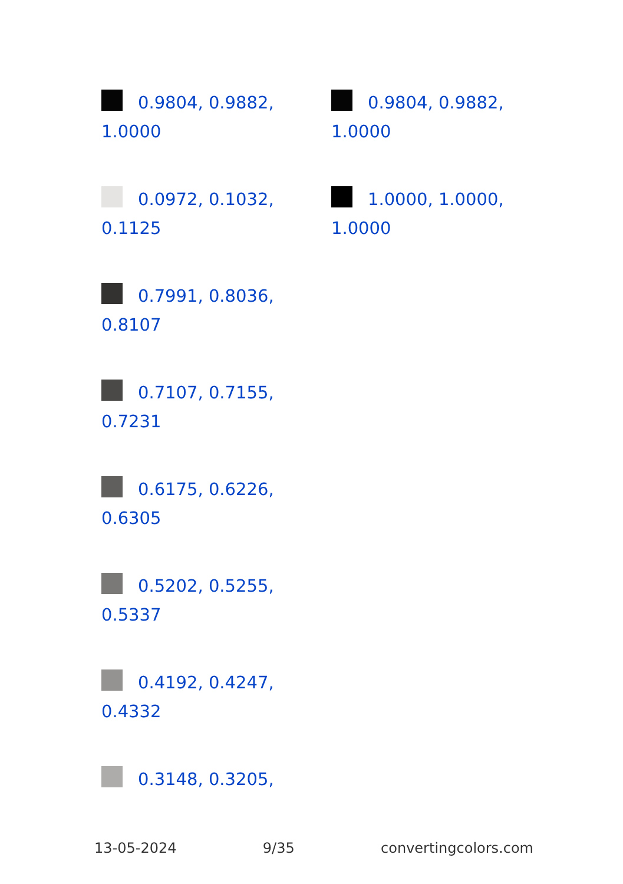0.9804, 0.9882, 1.0000
0.0972, 0.1032, 0.1125
0.7991, 0.8036, 0.8107
0.7107, 0.7155, 0.7231
0.6175, 0.6226, 0.6305
0.5202, 0.5255, 0.5337
0.4192, 0.4247, 0.4332
0.3148, 0.3205,
0.9804, 0.9882, 1.0000
1.0000, 1.0000, 1.0000
13-05-2024 9/35 convertingcolors.com